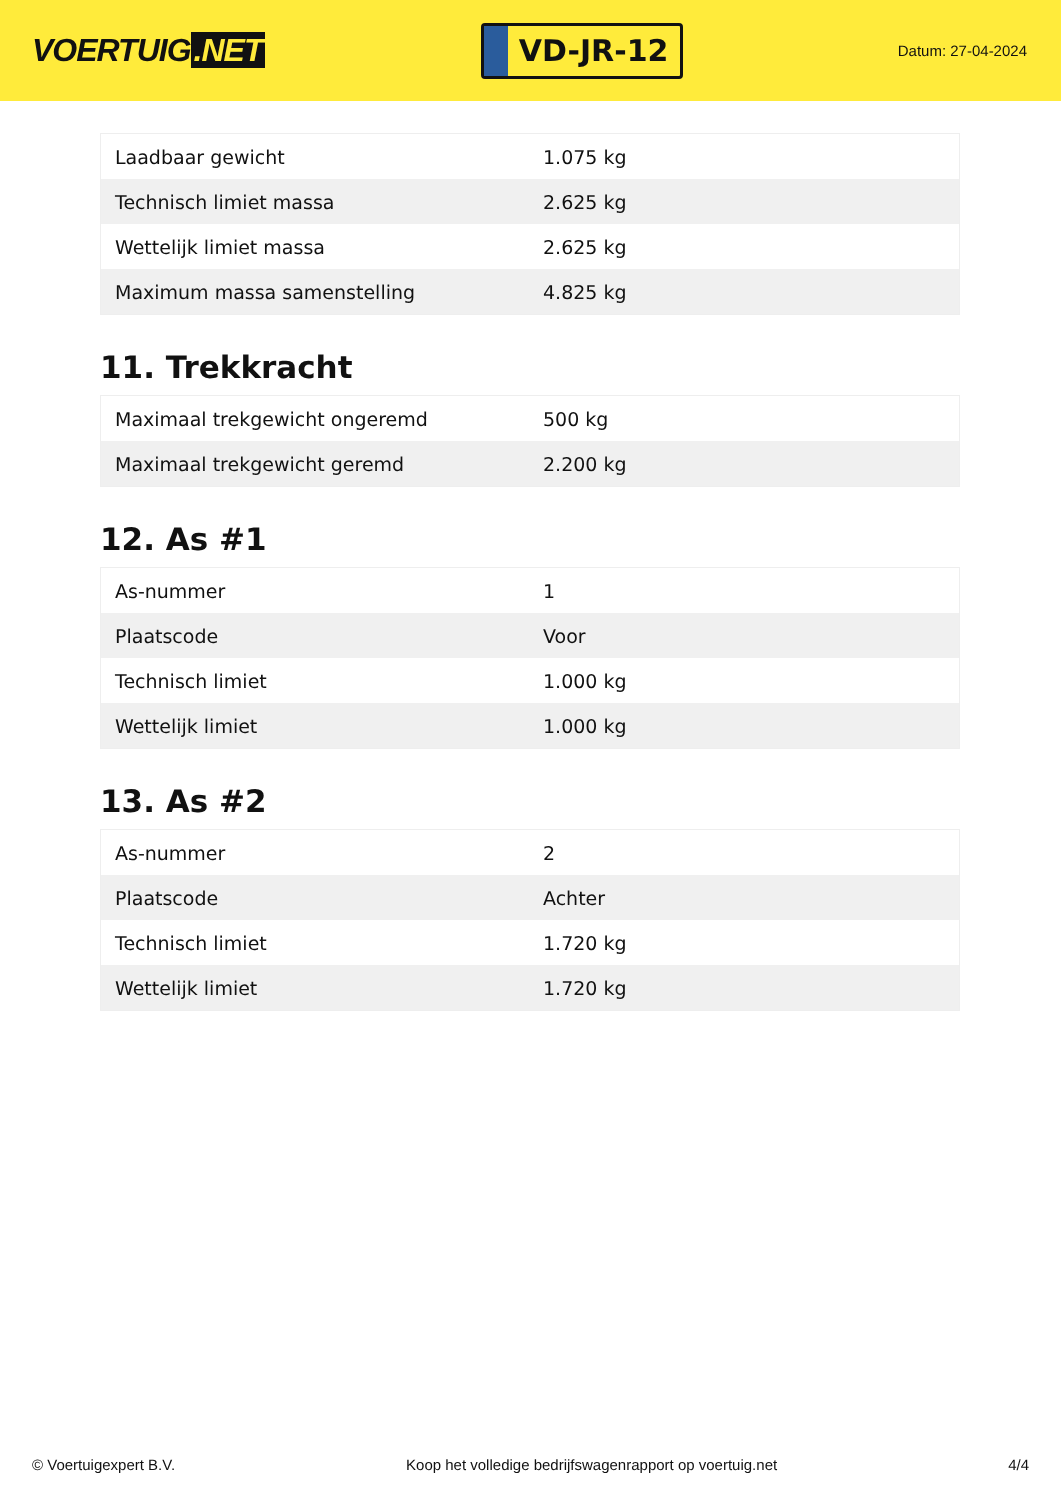VOERTUIG.NET
VD-JR-12
Datum: 27-04-2024
| Laadbaar gewicht | 1.075 kg |
| Technisch limiet massa | 2.625 kg |
| Wettelijk limiet massa | 2.625 kg |
| Maximum massa samenstelling | 4.825 kg |
11. Trekkracht
| Maximaal trekgewicht ongeremd | 500 kg |
| Maximaal trekgewicht geremd | 2.200 kg |
12. As #1
| As-nummer | 1 |
| Plaatscode | Voor |
| Technisch limiet | 1.000 kg |
| Wettelijk limiet | 1.000 kg |
13. As #2
| As-nummer | 2 |
| Plaatscode | Achter |
| Technisch limiet | 1.720 kg |
| Wettelijk limiet | 1.720 kg |
© Voertuigexpert B.V. Koop het volledige bedrijfswagenrapport op voertuig.net 4/4